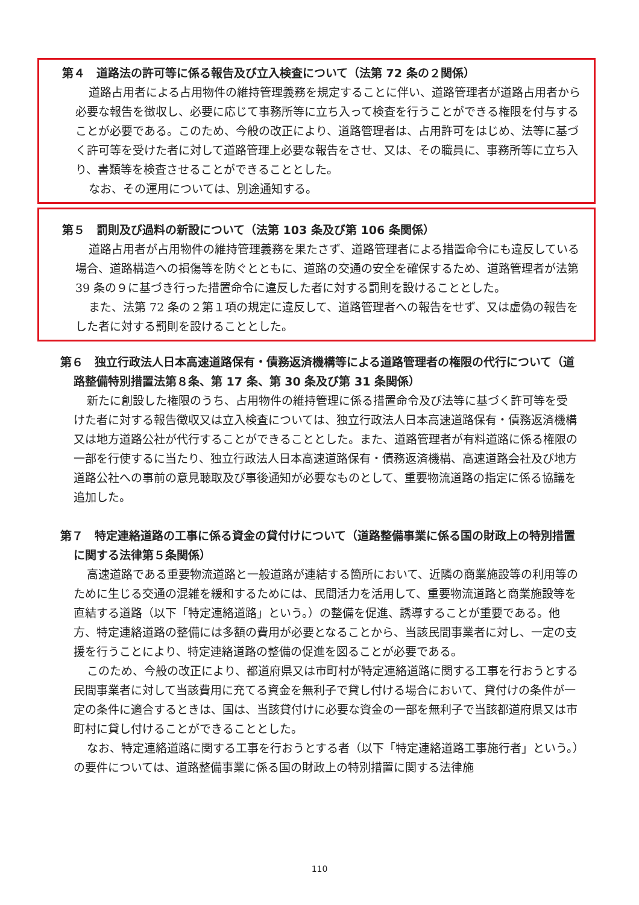第４　道路法の許可等に係る報告及び立入検査について（法第 72 条の２関係）
道路占用者による占用物件の維持管理義務を規定することに伴い、道路管理者が道路占用者から必要な報告を徴収し、必要に応じて事務所等に立ち入って検査を行うことができる権限を付与することが必要である。このため、今般の改正により、道路管理者は、占用許可をはじめ、法等に基づく許可等を受けた者に対して道路管理上必要な報告をさせ、又は、その職員に、事務所等に立ち入り、書類等を検査させることができることとした。
なお、その運用については、別途通知する。
第５　罰則及び過料の新設について（法第 103 条及び第 106 条関係）
道路占用者が占用物件の維持管理義務を果たさず、道路管理者による措置命令にも違反している場合、道路構造への損傷等を防ぐとともに、道路の交通の安全を確保するため、道路管理者が法第 39 条の９に基づき行った措置命令に違反した者に対する罰則を設けることとした。
また、法第 72 条の２第１項の規定に違反して、道路管理者への報告をせず、又は虚偽の報告をした者に対する罰則を設けることとした。
第６　独立行政法人日本高速道路保有・債務返済機構等による道路管理者の権限の代行について（道路整備特別措置法第８条、第 17 条、第 30 条及び第 31 条関係）
新たに創設した権限のうち、占用物件の維持管理に係る措置命令及び法等に基づく許可等を受けた者に対する報告徴収又は立入検査については、独立行政法人日本高速道路保有・債務返済機構又は地方道路公社が代行することができることとした。また、道路管理者が有料道路に係る権限の一部を行使するに当たり、独立行政法人日本高速道路保有・債務返済機構、高速道路会社及び地方道路公社への事前の意見聴取及び事後通知が必要なものとして、重要物流道路の指定に係る協議を追加した。
第７　特定連絡道路の工事に係る資金の貸付けについて（道路整備事業に係る国の財政上の特別措置に関する法律第５条関係）
高速道路である重要物流道路と一般道路が連結する箇所において、近隣の商業施設等の利用等のために生じる交通の混雑を緩和するためには、民間活力を活用して、重要物流道路と商業施設等を直結する道路（以下「特定連絡道路」という。）の整備を促進、誘導することが重要である。他方、特定連絡道路の整備には多額の費用が必要となることから、当該民間事業者に対し、一定の支援を行うことにより、特定連絡道路の整備の促進を図ることが必要である。
このため、今般の改正により、都道府県又は市町村が特定連絡道路に関する工事を行おうとする民間事業者に対して当該費用に充てる資金を無利子で貸し付ける場合において、貸付けの条件が一定の条件に適合するときは、国は、当該貸付けに必要な資金の一部を無利子で当該都道府県又は市町村に貸し付けることができることとした。
なお、特定連絡道路に関する工事を行おうとする者（以下「特定連絡道路工事施行者」という。）の要件については、道路整備事業に係る国の財政上の特別措置に関する法律施
110